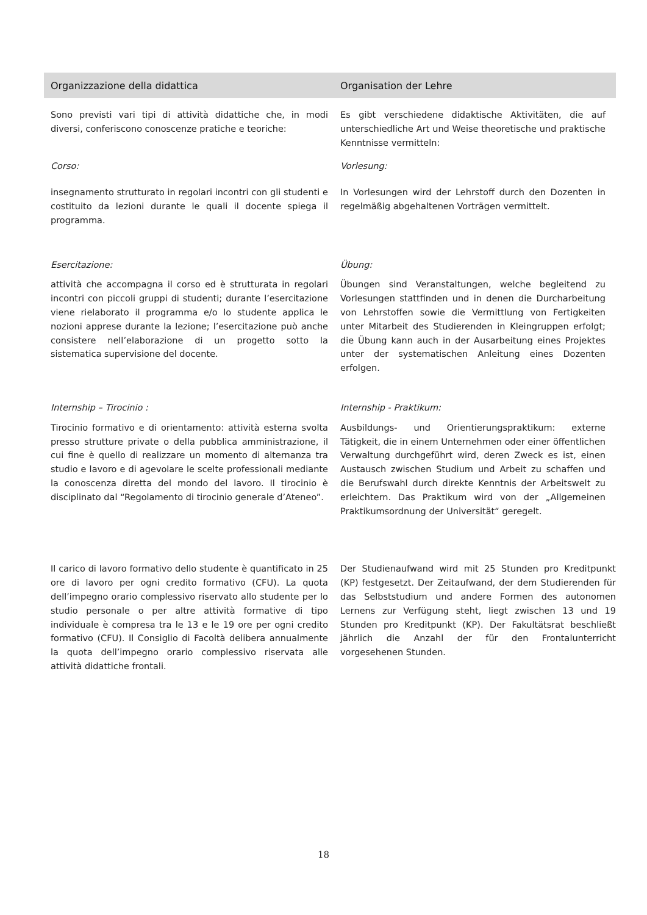Organizzazione della didattica Organisation der Lehre
Sono previsti vari tipi di attività didattiche che, in modi diversi, conferiscono conoscenze pratiche e teoriche:
Es gibt verschiedene didaktische Aktivitäten, die auf unterschiedliche Art und Weise theoretische und praktische Kenntnisse vermitteln:
Corso: Vorlesung:
insegnamento strutturato in regolari incontri con gli studenti e costituito da lezioni durante le quali il docente spiega il programma.
In Vorlesungen wird der Lehrstoff durch den Dozenten in regelmäßig abgehaltenen Vorträgen vermittelt.
Esercitazione: Übung:
attività che accompagna il corso ed è strutturata in regolari incontri con piccoli gruppi di studenti; durante l’esercitazione viene rielaborato il programma e/o lo studente applica le nozioni apprese durante la lezione; l’esercitazione può anche consistere nell’elaborazione di un progetto sotto la sistematica supervisione del docente.
Übungen sind Veranstaltungen, welche begleitend zu Vorlesungen stattfinden und in denen die Durcharbeitung von Lehrstoffen sowie die Vermittlung von Fertigkeiten unter Mitarbeit des Studierenden in Kleingruppen erfolgt; die Übung kann auch in der Ausarbeitung eines Projektes unter der systematischen Anleitung eines Dozenten erfolgen.
Internship – Tirocinio : Internship - Praktikum:
Tirocinio formativo e di orientamento: attività esterna svolta presso strutture private o della pubblica amministrazione, il cui fine è quello di realizzare un momento di alternanza tra studio e lavoro e di agevolare le scelte professionali mediante la conoscenza diretta del mondo del lavoro. Il tirocinio è disciplinato dal “Regolamento di tirocinio generale d’Ateneo”.
Ausbildungs- und Orientierungspraktikum: externe Tätigkeit, die in einem Unternehmen oder einer öffentlichen Verwaltung durchgeführt wird, deren Zweck es ist, einen Austausch zwischen Studium und Arbeit zu schaffen und die Berufswahl durch direkte Kenntnis der Arbeitswelt zu erleichtern. Das Praktikum wird von der „Allgemeinen Praktikumsordnung der Universität“ geregelt.
Il carico di lavoro formativo dello studente è quantificato in 25 ore di lavoro per ogni credito formativo (CFU). La quota dell’impegno orario complessivo riservato allo studente per lo studio personale o per altre attività formative di tipo individuale è compresa tra le 13 e le 19 ore per ogni credito formativo (CFU). Il Consiglio di Facoltà delibera annualmente la quota dell’impegno orario complessivo riservata alle attività didattiche frontali.
Der Studienaufwand wird mit 25 Stunden pro Kreditpunkt (KP) festgesetzt. Der Zeitaufwand, der dem Studierenden für das Selbststudium und andere Formen des autonomen Lernens zur Verfügung steht, liegt zwischen 13 und 19 Stunden pro Kreditpunkt (KP). Der Fakultätsrat beschließt jährlich die Anzahl der für den Frontalunterricht vorgesehenen Stunden.
18